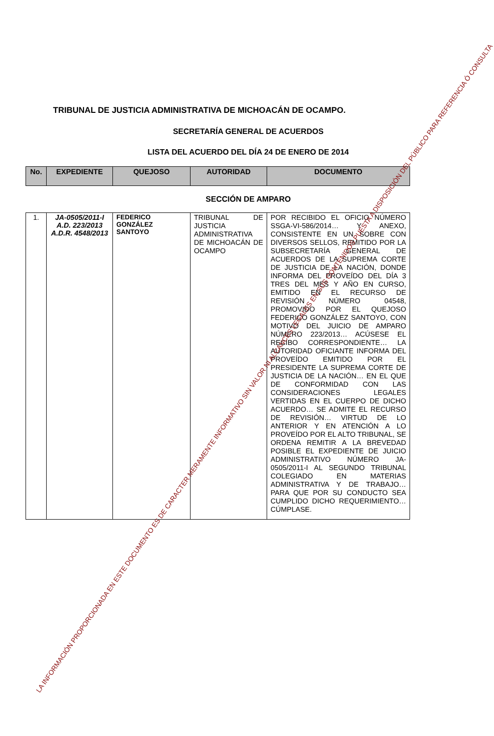TRIBUNAL DE JUSTICIA ADMINISTRATIVA DE MICHOACÁN DE OCAMPO.
SECRETARÍA GENERAL DE ACUERDOS
LISTA DEL ACUERDO DEL DÍA 24 DE ENERO DE 2014
| No. | EXPEDIENTE | QUEJOSO | AUTORIDAD | DOCUMENTO |
| --- | --- | --- | --- | --- |
SECCIÓN DE AMPARO
| 1. | JA-0505/2011-I A.D. 223/2013 A.D.R. 4548/2013 | FEDERICO GONZÁLEZ SANTOYO | TRIBUNAL DE JUSTICIA ADMINISTRATIVA DE MICHOACÁN DE OCAMPO | POR RECIBIDO EL OFICIO NÚMERO SSGA-VI-586/2014… Y ANEXO, CONSISTENTE EN UN SOBRE CON DIVERSOS SELLOS, REMITIDO POR LA SUBSECRETARÍA GENERAL DE ACUERDOS DE LA SUPREMA CORTE DE JUSTICIA DE LA NACIÓN, DONDE INFORMA DEL PROVEÍDO DEL DÍA 3 TRES DEL MES Y AÑO EN CURSO, EMITIDO EN EL RECURSO DE REVISIÓN NÚMERO 04548, PROMOVIDO POR EL QUEJOSO FEDERICO GONZÁLEZ SANTOYO, CON MOTIVO DEL JUICIO DE AMPARO NÚMERO 223/2013… ACÚSESE EL RECIBO CORRESPONDIENTE… LA AUTORIDAD OFICIANTE INFORMA DEL PROVEÍDO EMITIDO POR EL PRESIDENTE LA SUPREMA CORTE DE JUSTICIA DE LA NACIÓN… EN EL QUE DE CONFORMIDAD CON LAS CONSIDERACIONES LEGALES VERTIDAS EN EL CUERPO DE DICHO ACUERDO… SE ADMITE EL RECURSO DE REVISIÓN… VIRTUD DE LO ANTERIOR Y EN ATENCIÓN A LO PROVEÍDO POR EL ALTO TRIBUNAL, SE ORDENA REMITIR A LA BREVEDAD POSIBLE EL EXPEDIENTE DE JUICIO ADMINISTRATIVO NÚMERO JA-0505/2011-I AL SEGUNDO TRIBUNAL COLEGIADO EN MATERIAS ADMINISTRATIVA Y DE TRABAJO… PARA QUE POR SU CONDUCTO SEA CUMPLIDO DICHO REQUERIMIENTO… CÚMPLASE. |
LA INFORMACIÓN PROPORCIONADA EN ESTE DOCUMENTO ES DE CARACTER MERAMENTE INFORMATIVO SIN VALOR NI ALCANCES LEGALES EN SUS CONTENIDOS PUESTA A DISPOSICIÓN DEL PÚBLICO PARA REFERENCIA Ó CONSULTA